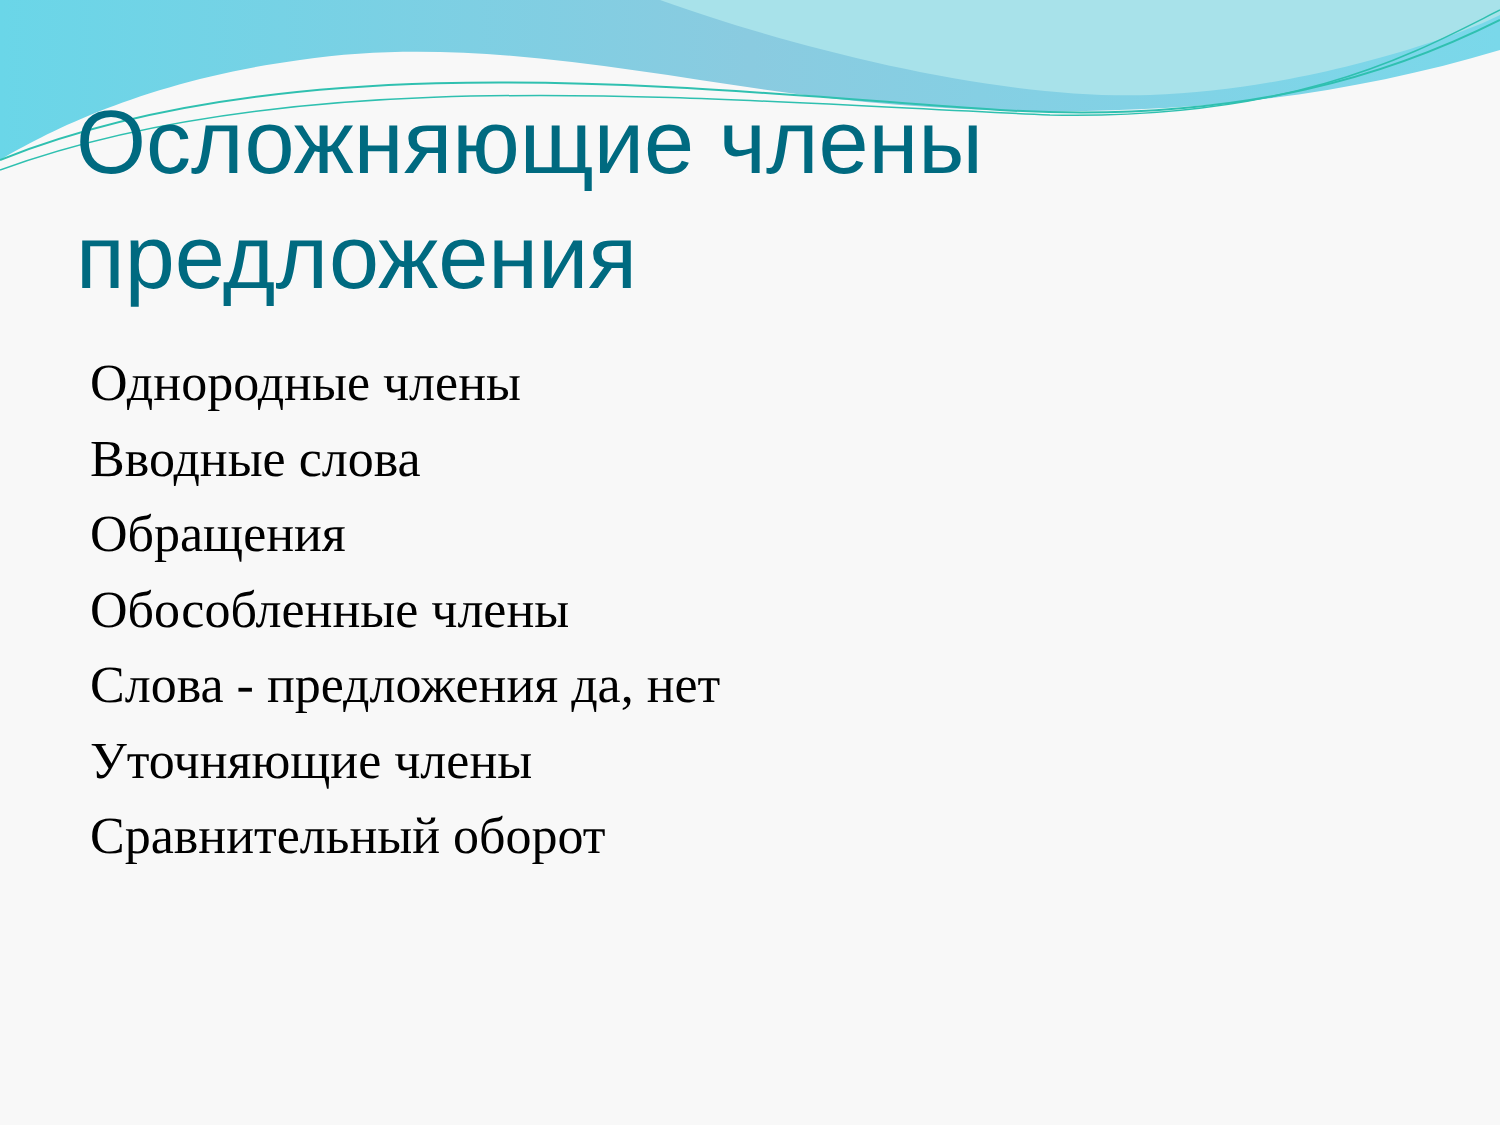Осложняющие члены предложения
Однородные члены
Вводные слова
Обращения
Обособленные члены
Слова - предложения да, нет
Уточняющие члены
Сравнительный оборот